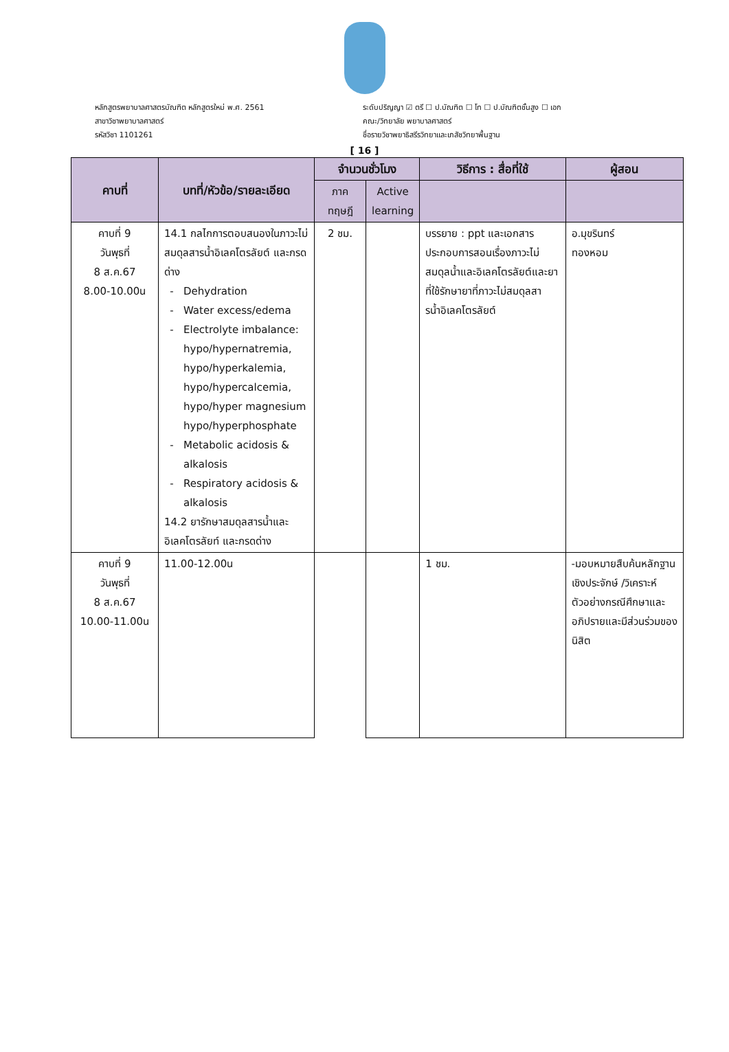หลักสูตรพยาบาลศาสตรบัณฑิต หลักสูตรใหม่ พ.ศ. 2561
สาขาวิชาพยาบาลศาสตร์
รหัสวิชา 1101261
ระดับปริญญา ☑ ตรี ☐ ป.บัณฑิต ☐ โท ☐ ป.บัณฑิตชั้นสูง ☐ เอก
คณะ/วิทยาลัย พยาบาลศาสตร์
ชื่อรายวิชาพยาธิสรีรวิทยาและเภสัชวิทยาพื้นฐาน
[ 16 ]
| คาบที่ | บทที่/หัวข้อ/รายละเอียด | จำนวนชั่วโมง | | วิธีการ : สื่อที่ใช้ | ผู้สอน |
| --- | --- | --- | --- | --- | --- |
| | | ภาค ทฤษฎี | Active learning | | |
| คาบที่ 9 วันพุธที่ 8 ส.ค.67 8.00-10.00น | 14.1 กลไกการตอบสนองในภาวะไม่สมดุลสารน้ำอิเลคโตรลัยต์ และกรดด่าง Dehydration Water excess/edema Electrolyte imbalance: hypo/hypernatremia, hypo/hyperkalemia, hypo/hypercalcemia, hypo/hyper magnesium hypo/hyperphosphate Metabolic acidosis & alkalosis Respiratory acidosis & alkalosis 14.2 ยารักษาสมดุลสารน้ำและอิเลคโตรลัยท์ และกรดด่าง | 2 ชม. | | บรรยาย : ppt และเอกสารประกอบการสอนเรื่องภาวะไม่สมดุลน้ำและอิเลคโตรลัยต์และยาที่ใช้รักษายาที่ภาวะไม่สมดุลสารน้ำอิเลคโตรลัยต์ | อ.มุขรินทร์ ทองหอม |
| คาบที่ 9 วันพุธที่ 8 ส.ค.67 10.00-11.00น | 11.00-12.00น | | | 1 ชม. | -มอบหมายสืบค้นหลักฐานเชิงประจักษ์ /วิเคราะห์ตัวอย่างกรณีศึกษาและอภิปรายและมีส่วนร่วมของนิสิต |